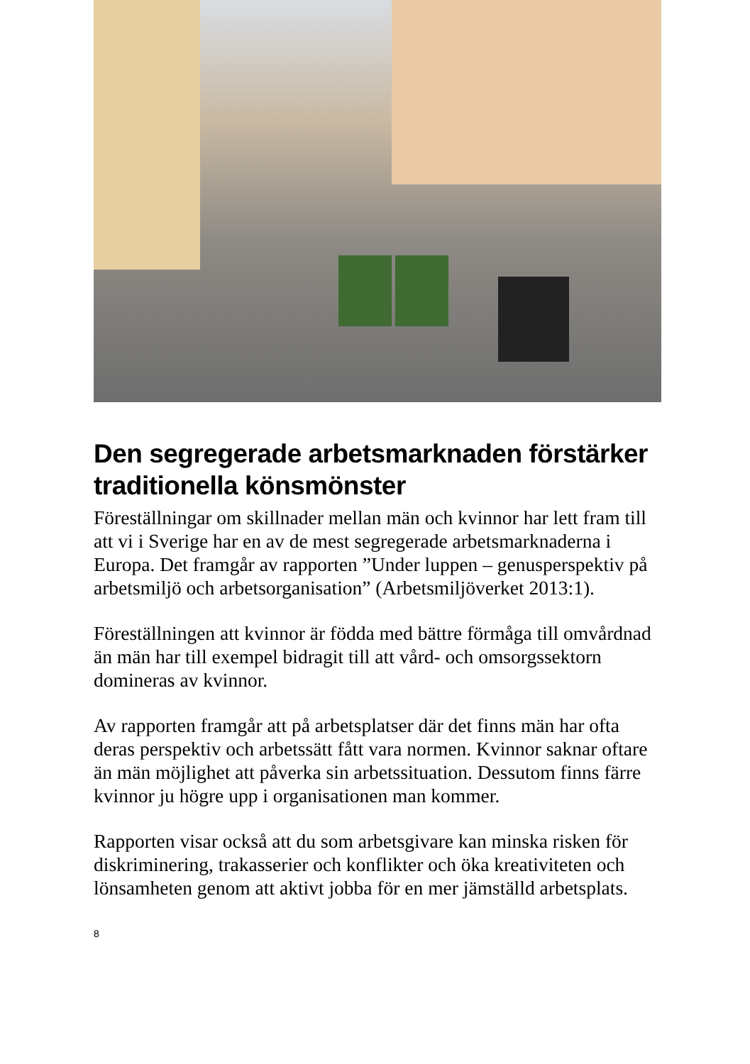Den segregerade arbetsmarknaden förstärker traditionella könsmönster
Föreställningar om skillnader mellan män och kvinnor har lett fram till att vi i Sverige har en av de mest segregerade arbetsmarknaderna i Europa. Det framgår av rapporten ”Under luppen – genusperspektiv på arbetsmiljö och arbetsorganisation” (Arbetsmiljöverket 2013:1).
Föreställningen att kvinnor är födda med bättre förmåga till omvårdnad än män har till exempel bidragit till att vård- och omsorgssektorn domineras av kvinnor.
Av rapporten framgår att på arbetsplatser där det finns män har ofta deras perspektiv och arbetssätt fått vara normen. Kvinnor saknar oftare än män möjlighet att påverka sin arbetssituation. Dessutom finns färre kvinnor ju högre upp i organisationen man kommer.
Rapporten visar också att du som arbetsgivare kan minska risken för diskriminering, trakasserier och konflikter och öka kreativiteten och lönsamheten genom att aktivt jobba för en mer jämställd arbetsplats.
8